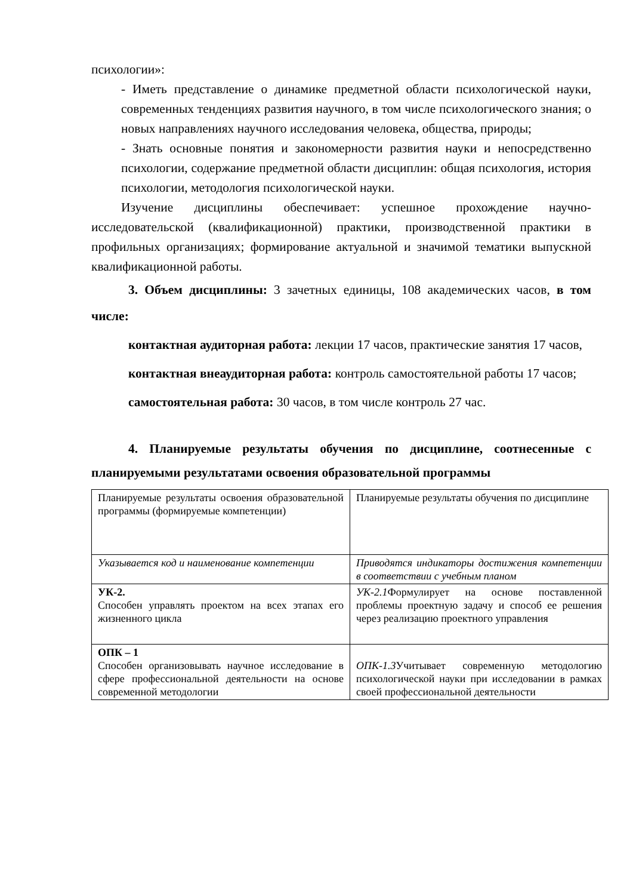психологии»:
- Иметь представление о динамике предметной области психологической науки, современных тенденциях развития научного, в том числе психологического знания; о новых направлениях научного исследования человека, общества, природы;
- Знать основные понятия и закономерности развития науки и непосредственно психологии, содержание предметной области дисциплин: общая психология, история психологии, методология психологической науки.
Изучение дисциплины обеспечивает: успешное прохождение научно-исследовательской (квалификационной) практики, производственной практики в профильных организациях; формирование актуальной и значимой тематики выпускной квалификационной работы.
3. Объем дисциплины: 3 зачетных единицы, 108 академических часов, в том числе:
контактная аудиторная работа: лекции 17 часов, практические занятия 17 часов,
контактная внеаудиторная работа: контроль самостоятельной работы 17 часов;
самостоятельная работа: 30 часов, в том числе контроль 27 час.
4. Планируемые результаты обучения по дисциплине, соотнесенные с планируемыми результатами освоения образовательной программы
| Планируемые результаты освоения образовательной программы (формируемые компетенции) | Планируемые результаты обучения по дисциплине |
| Указывается код и наименование компетенции | Приводятся индикаторы достижения компетенции в соответствии с учебным планом |
| УК-2. Способен управлять проектом на всех этапах его жизненного цикла | УК-2.1 Формулирует на основе поставленной проблемы проектную задачу и способ ее решения через реализацию проектного управления |
| ОПК – 1 Способен организовывать научное исследование в сфере профессиональной деятельности на основе современной методологии | ОПК-1.3 Учитывает современную методологию психологической науки при исследовании в рамках своей профессиональной деятельности |